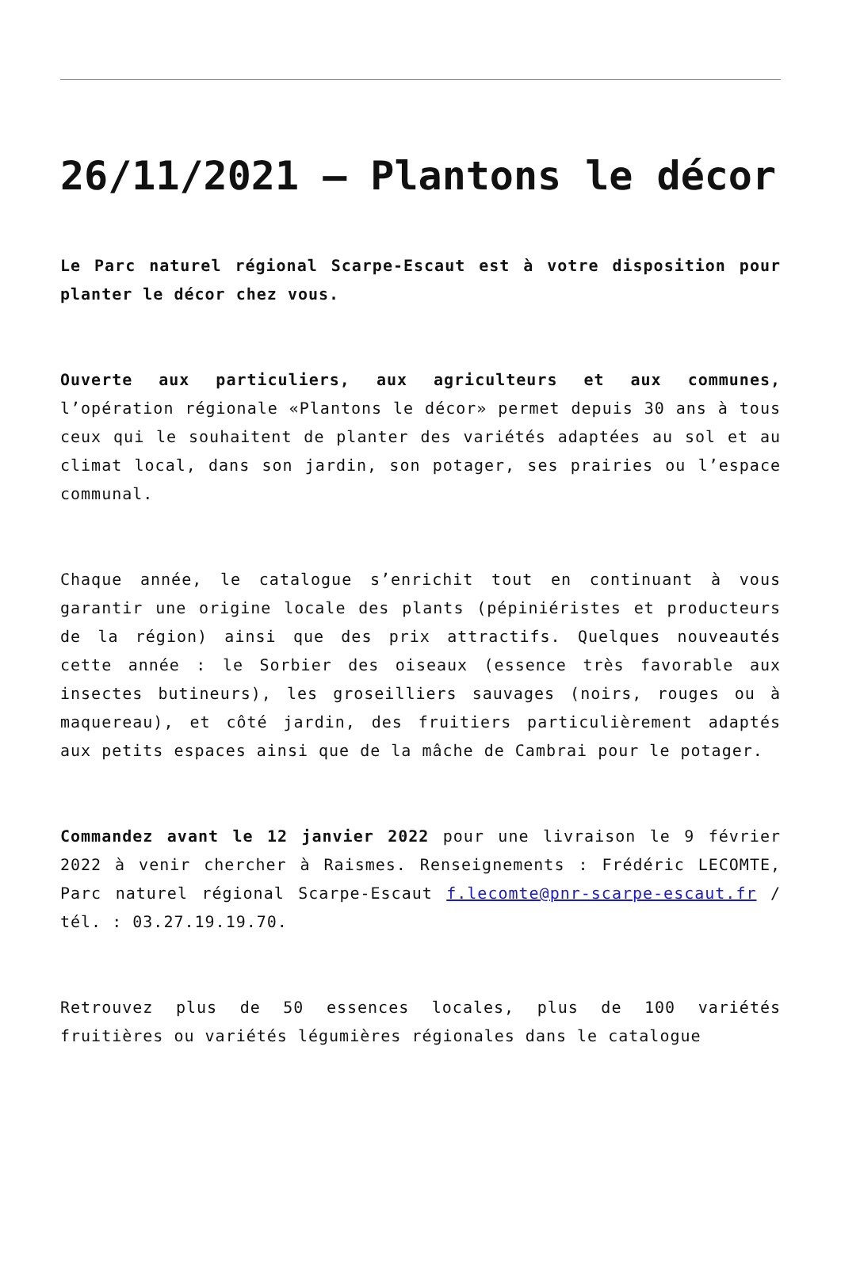26/11/2021 – Plantons le décor
Le Parc naturel régional Scarpe-Escaut est à votre disposition pour planter le décor chez vous.
Ouverte aux particuliers, aux agriculteurs et aux communes, l’opération régionale «Plantons le décor» permet depuis 30 ans à tous ceux qui le souhaitent de planter des variétés adaptées au sol et au climat local, dans son jardin, son potager, ses prairies ou l’espace communal.
Chaque année, le catalogue s’enrichit tout en continuant à vous garantir une origine locale des plants (pépiniéristes et producteurs de la région) ainsi que des prix attractifs. Quelques nouveautés cette année : le Sorbier des oiseaux (essence très favorable aux insectes butineurs), les groseilliers sauvages (noirs, rouges ou à maquereau), et côté jardin, des fruitiers particulièrement adaptés aux petits espaces ainsi que de la mâche de Cambrai pour le potager.
Commandez avant le 12 janvier 2022 pour une livraison le 9 février 2022 à venir chercher à Raismes. Renseignements : Frédéric LECOMTE, Parc naturel régional Scarpe-Escaut f.lecomte@pnr-scarpe-escaut.fr / tél. : 03.27.19.19.70.
Retrouvez plus de 50 essences locales, plus de 100 variétés fruitières ou variétés légumières régionales dans le catalogue